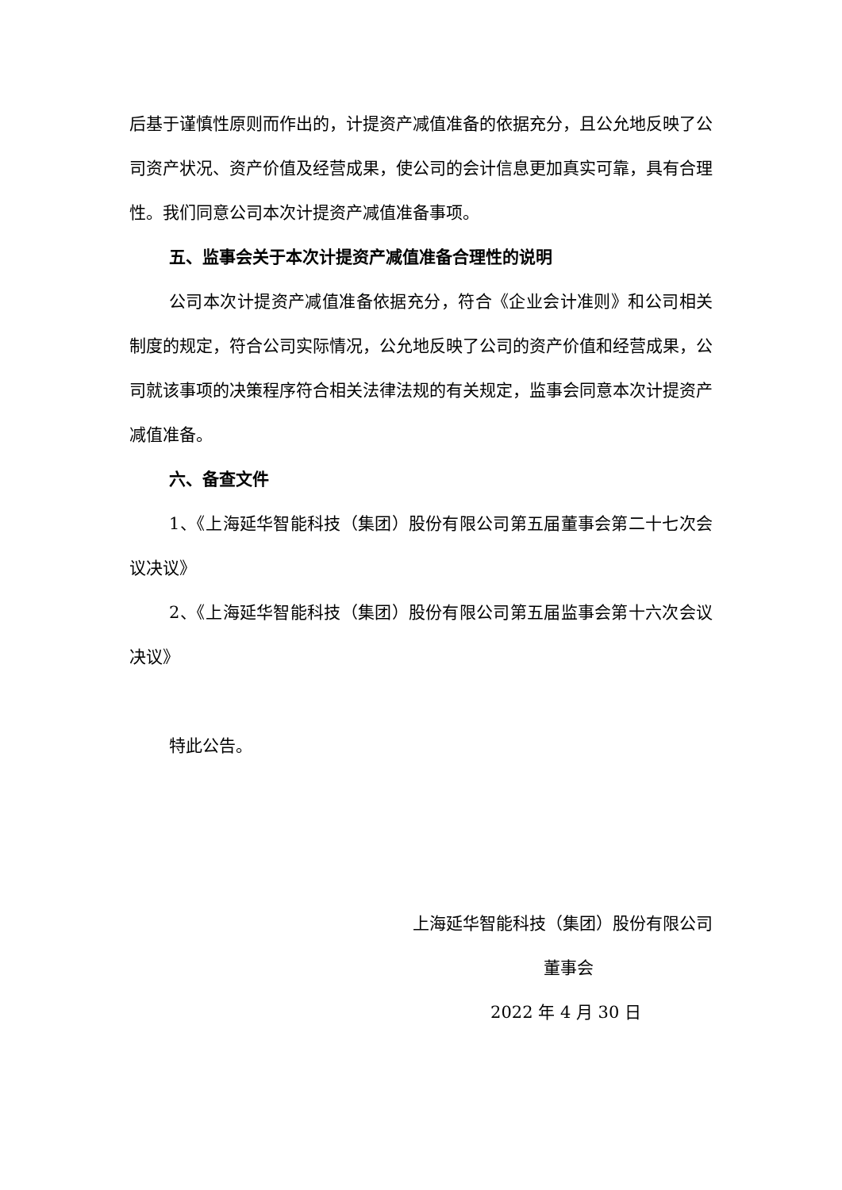后基于谨慎性原则而作出的，计提资产减值准备的依据充分，且公允地反映了公司资产状况、资产价值及经营成果，使公司的会计信息更加真实可靠，具有合理性。我们同意公司本次计提资产减值准备事项。
五、监事会关于本次计提资产减值准备合理性的说明
公司本次计提资产减值准备依据充分，符合《企业会计准则》和公司相关制度的规定，符合公司实际情况，公允地反映了公司的资产价值和经营成果，公司就该事项的决策程序符合相关法律法规的有关规定，监事会同意本次计提资产减值准备。
六、备查文件
1、《上海延华智能科技（集团）股份有限公司第五届董事会第二十七次会议决议》
2、《上海延华智能科技（集团）股份有限公司第五届监事会第十六次会议决议》
特此公告。
上海延华智能科技（集团）股份有限公司
董事会
2022 年 4 月 30 日